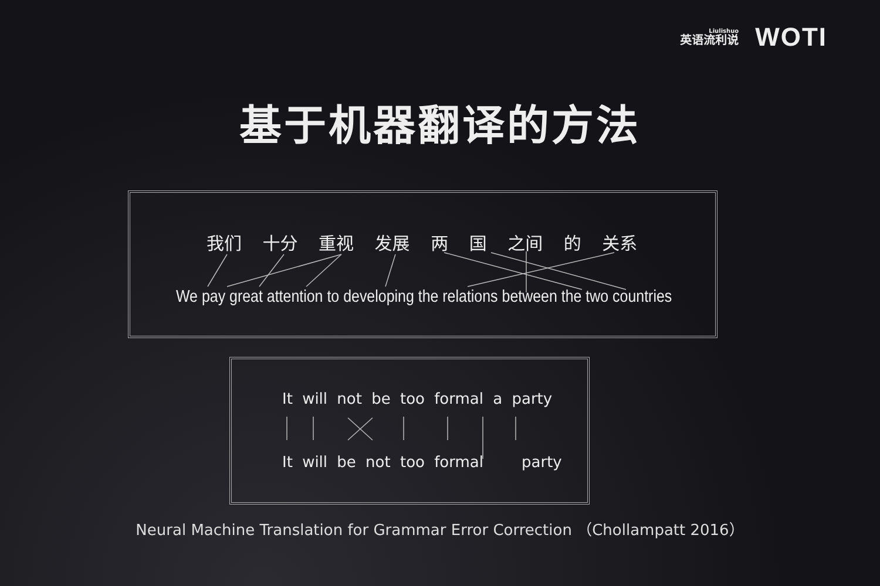Liulishuo
英语流利说
WOTI
基于机器翻译的方法
我们 十分 重视 发展 两 国 之间 的 关系
We pay great attention to developing the relations between the two countries
It will not be too formal a party
It will be not too formal party
Neural Machine Translation for Grammar Error Correction （Chollampatt 2016）